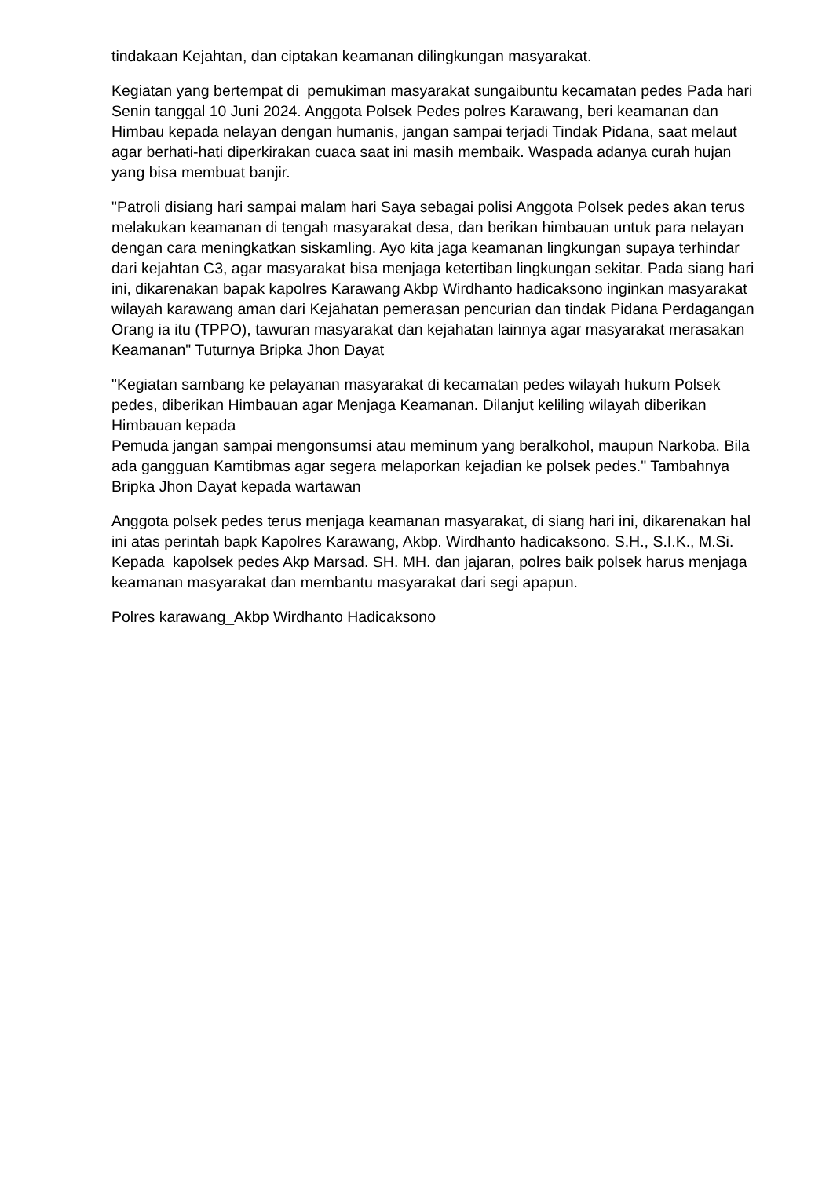tindakaan Kejahtan, dan ciptakan keamanan dilingkungan masyarakat.
Kegiatan yang bertempat di pemukiman masyarakat sungaibuntu kecamatan pedes Pada hari Senin tanggal 10 Juni 2024. Anggota Polsek Pedes polres Karawang, beri keamanan dan Himbau kepada nelayan dengan humanis, jangan sampai terjadi Tindak Pidana, saat melaut agar berhati-hati diperkirakan cuaca saat ini masih membaik. Waspada adanya curah hujan yang bisa membuat banjir.
"Patroli disiang hari sampai malam hari Saya sebagai polisi Anggota Polsek pedes akan terus melakukan keamanan di tengah masyarakat desa, dan berikan himbauan untuk para nelayan dengan cara meningkatkan siskamling. Ayo kita jaga keamanan lingkungan supaya terhindar dari kejahtan C3, agar masyarakat bisa menjaga ketertiban lingkungan sekitar. Pada siang hari ini, dikarenakan bapak kapolres Karawang Akbp Wirdhanto hadicaksono inginkan masyarakat wilayah karawang aman dari Kejahatan pemerasan pencurian dan tindak Pidana Perdagangan Orang ia itu (TPPO), tawuran masyarakat dan kejahatan lainnya agar masyarakat merasakan Keamanan" Tuturnya Bripka Jhon Dayat
"Kegiatan sambang ke pelayanan masyarakat di kecamatan pedes wilayah hukum Polsek pedes, diberikan Himbauan agar Menjaga Keamanan. Dilanjut keliling wilayah diberikan Himbauan kepada
Pemuda jangan sampai mengonsumsi atau meminum yang beralkohol, maupun Narkoba. Bila ada gangguan Kamtibmas agar segera melaporkan kejadian ke polsek pedes." Tambahnya Bripka Jhon Dayat kepada wartawan
Anggota polsek pedes terus menjaga keamanan masyarakat, di siang hari ini, dikarenakan hal ini atas perintah bapk Kapolres Karawang, Akbp. Wirdhanto hadicaksono. S.H., S.I.K., M.Si. Kepada kapolsek pedes Akp Marsad. SH. MH. dan jajaran, polres baik polsek harus menjaga keamanan masyarakat dan membantu masyarakat dari segi apapun.
Polres karawang_Akbp Wirdhanto Hadicaksono